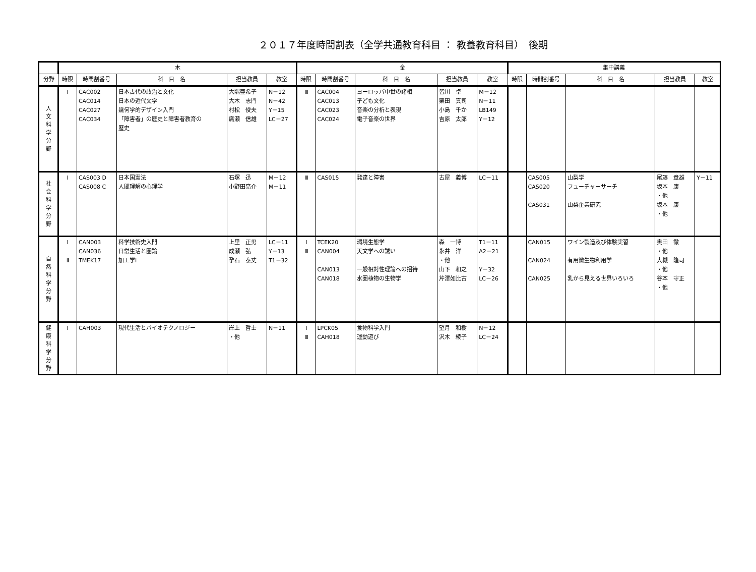２０１７年度時間割表（全学共通教育科目 ： 教養教育科目）　後期
| | 木 | | | | | 金 | | | | | 集中講義 | | | | |
| --- | --- | --- | --- | --- | --- | --- | --- | --- | --- | --- | --- | --- | --- | --- | --- |
| 分野 | 時限 | 時間割番号 | 科 目 名 | 担当教員 | 教室 | 時限 | 時間割番号 | 科 目 名 | 担当教員 | 教室 | 時限 | 時間割番号 | 科 目 名 | 担当教員 | 教室 |
| 人 文 科 学 分 野 | Ⅰ | CAC002 CAC014 CAC027 CAC034 | 日本古代の政治と文化 日本の近代文学 幾何学的デザイン入門 「障害者」の歴史と障害者教育の 歴史 | 大隅亜希子 大木 志門 村松 俊夫 廣瀬 信雄 | N－12 N－42 Y－15 LC－27 | Ⅲ | CAC004 CAC013 CAC023 CAC024 | ヨーロッパ中世の諸相 子ども文化 音楽の分析と表現 電子音楽の世界 | 皆川 卓 栗田 真司 小島 千か 吉原 太郎 | M－12 N－11 LB149 Y－12 | | | | | |
| 社 会 科 学 分 野 | Ⅰ | CAS003 D CAS008 C | 日本国憲法 人間理解の心理学 | 石塚 迅 小野田亮介 | M－12 M－11 | Ⅲ | CAS015 | 発達と障害 | 古屋 義博 | LC－11 | | CAS005 CAS020 CAS031 | 山梨学 フューチャーサーチ 山梨企業研究 | 尾藤 章雄 坂本 康 ・他 坂本 康 ・他 | Y－11 |
| 自 然 科 学 分 野 | Ⅰ Ⅱ | CAN003 CAN036 TMEK17 | 科学技術史入門 日常生活と圏論 加工学I | 上里 正男 成瀬 弘 孕石 泰丈 | LC－11 Y－13 T1－32 | Ⅰ Ⅲ | TCEK20 CAN004 CAN013 CAN018 | 環境生態学 天文学への誘い 一般相対性理論への招待 水圏植物の生物学 | 森 一博 永井 洋 ・他 山下 和之 芹澤如比古 | T1－11 A2－21 Y－32 LC－26 | | CAN015 CAN024 CAN025 | ワイン製造及び体験実習 有用微生物利用学 乳から見える世界いろいろ | 奥田 徹 ・他 大槻 隆司 ・他 谷本 守正 ・他 | |
| 健 康 科 学 分 野 | Ⅰ | CAH003 | 現代生活とバイオテクノロジー | 岸上 哲士 ・他 | N－11 | Ⅰ Ⅲ | LPCK05 CAH018 | 食物科学入門 運動遊び | 望月 和樹 沢木 綾子 | N－12 LC－24 | | | | | |